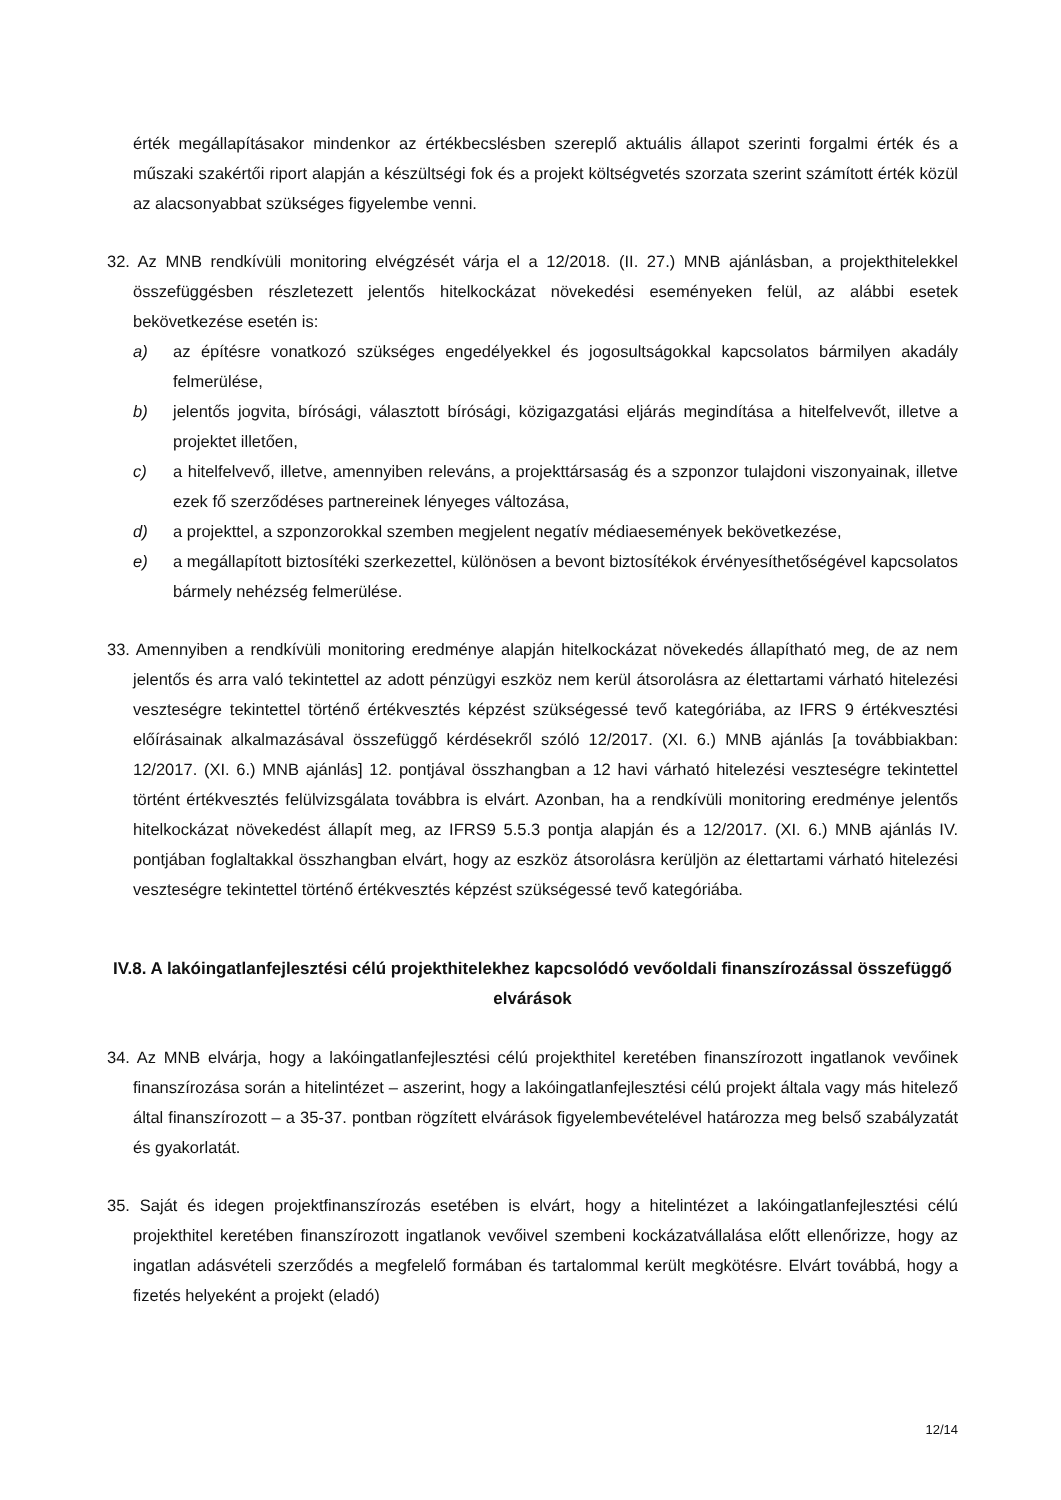érték megállapításakor mindenkor az értékbecslésben szereplő aktuális állapot szerinti forgalmi érték és a műszaki szakértői riport alapján a készültségi fok és a projekt költségvetés szorzata szerint számított érték közül az alacsonyabbat szükséges figyelembe venni.
32. Az MNB rendkívüli monitoring elvégzését várja el a 12/2018. (II. 27.) MNB ajánlásban, a projekthitelekkel összefüggésben részletezett jelentős hitelkockázat növekedési eseményeken felül, az alábbi esetek bekövetkezése esetén is:
a) az építésre vonatkozó szükséges engedélyekkel és jogosultságokkal kapcsolatos bármilyen akadály felmerülése,
b) jelentős jogvita, bírósági, választott bírósági, közigazgatási eljárás megindítása a hitelfelvevőt, illetve a projektet illetően,
c) a hitelfelvevő, illetve, amennyiben releváns, a projekttársaság és a szponzor tulajdoni viszonyainak, illetve ezek fő szerződéses partnereinek lényeges változása,
d) a projekttel, a szponzorokkal szemben megjelent negatív médiaesemények bekövetkezése,
e) a megállapított biztosítéki szerkezettel, különösen a bevont biztosítékok érvényesíthetőségével kapcsolatos bármely nehézség felmerülése.
33. Amennyiben a rendkívüli monitoring eredménye alapján hitelkockázat növekedés állapítható meg, de az nem jelentős és arra való tekintettel az adott pénzügyi eszköz nem kerül átsorolásra az élettartami várható hitelezési veszteségre tekintettel történő értékvesztés képzést szükségessé tevő kategóriába, az IFRS 9 értékvesztési előírásainak alkalmazásával összefüggő kérdésekről szóló 12/2017. (XI. 6.) MNB ajánlás [a továbbiakban: 12/2017. (XI. 6.) MNB ajánlás] 12. pontjával összhangban a 12 havi várható hitelezési veszteségre tekintettel történt értékvesztés felülvizsgálata továbbra is elvárt. Azonban, ha a rendkívüli monitoring eredménye jelentős hitelkockázat növekedést állapít meg, az IFRS9 5.5.3 pontja alapján és a 12/2017. (XI. 6.) MNB ajánlás IV. pontjában foglaltakkal összhangban elvárt, hogy az eszköz átsorolásra kerüljön az élettartami várható hitelezési veszteségre tekintettel történő értékvesztés képzést szükségessé tevő kategóriába.
IV.8. A lakóingatlanfejlesztési célú projekthitelekhez kapcsolódó vevőoldali finanszírozással összefüggő elvárások
34. Az MNB elvárja, hogy a lakóingatlanfejlesztési célú projekthitel keretében finanszírozott ingatlanok vevőinek finanszírozása során a hitelintézet – aszerint, hogy a lakóingatlanfejlesztési célú projekt általa vagy más hitelező által finanszírozott – a 35-37. pontban rögzített elvárások figyelembevételével határozza meg belső szabályzatát és gyakorlatát.
35. Saját és idegen projektfinanszírozás esetében is elvárt, hogy a hitelintézet a lakóingatlanfejlesztési célú projekthitel keretében finanszírozott ingatlanok vevőivel szembeni kockázatvállalása előtt ellenőrizze, hogy az ingatlan adásvételi szerződés a megfelelő formában és tartalommal került megkötésre. Elvárt továbbá, hogy a fizetés helyeként a projekt (eladó)
12/14